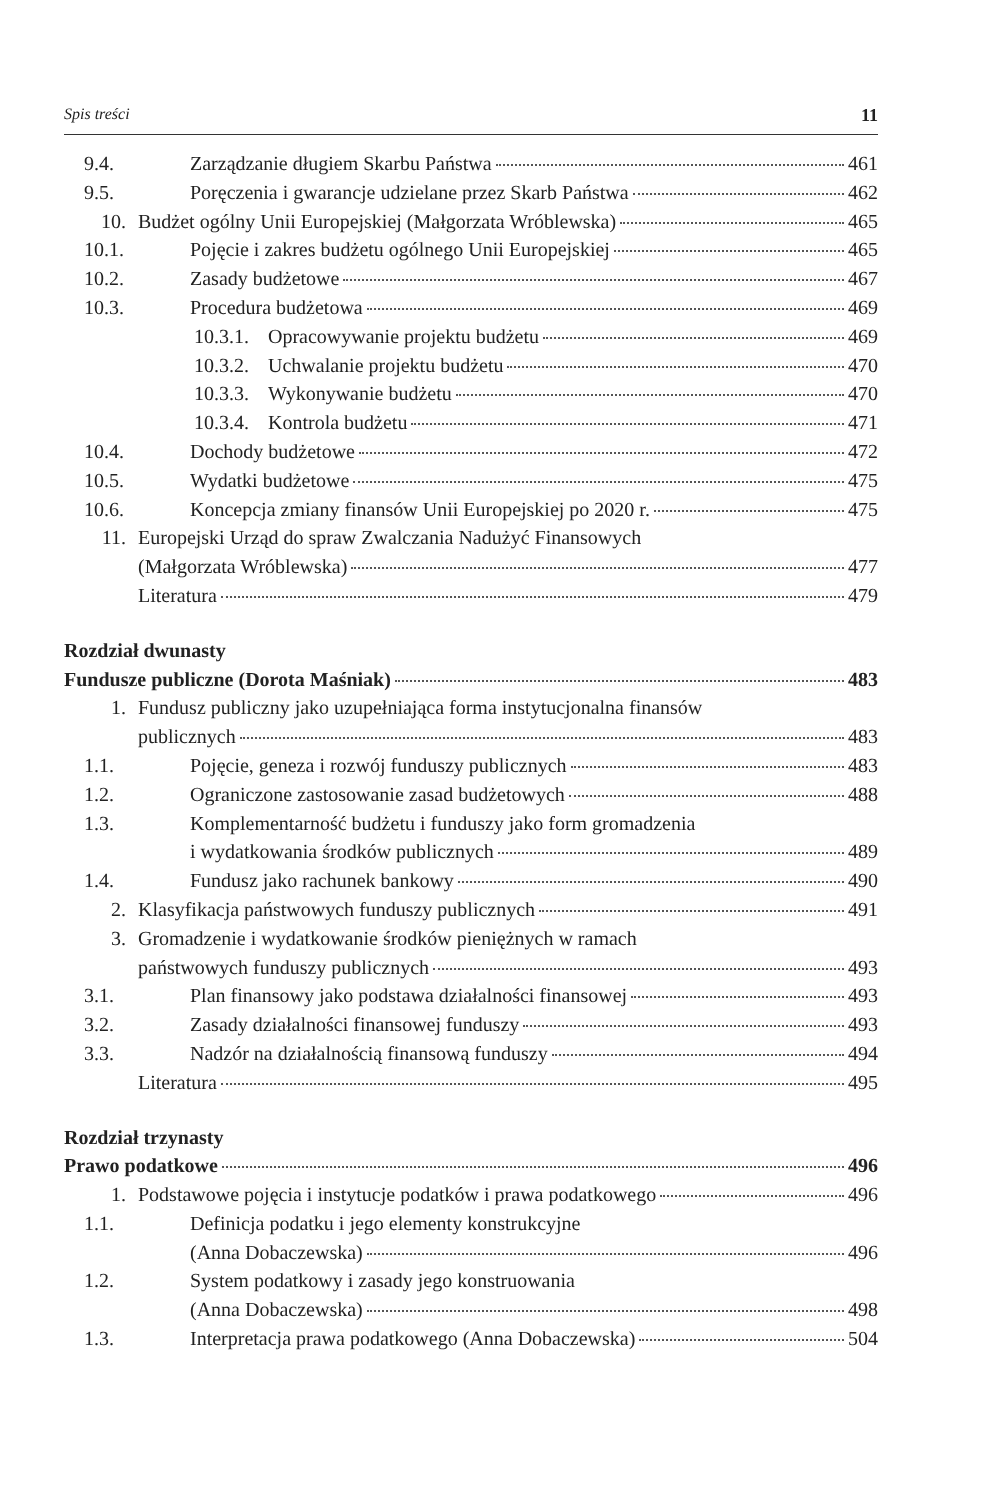Spis treści 11
9.4. Zarządzanie długiem Skarbu Państwa 461
9.5. Poręczenia i gwarancje udzielane przez Skarb Państwa 462
10. Budżet ogólny Unii Europejskiej (Małgorzata Wróblewska) 465
10.1. Pojęcie i zakres budżetu ogólnego Unii Europejskiej 465
10.2. Zasady budżetowe 467
10.3. Procedura budżetowa 469
10.3.1. Opracowywanie projektu budżetu 469
10.3.2. Uchwalanie projektu budżetu 470
10.3.3. Wykonywanie budżetu 470
10.3.4. Kontrola budżetu 471
10.4. Dochody budżetowe 472
10.5. Wydatki budżetowe 475
10.6. Koncepcja zmiany finansów Unii Europejskiej po 2020 r. 475
11. Europejski Urząd do spraw Zwalczania Nadużyć Finansowych
(Małgorzata Wróblewska) 477
Literatura 479
Rozdział dwunasty
Fundusze publiczne (Dorota Maśniak) 483
1. Fundusz publiczny jako uzupełniająca forma instytucjonalna finansów
publicznych 483
1.1. Pojęcie, geneza i rozwój funduszy publicznych 483
1.2. Ograniczone zastosowanie zasad budżetowych 488
1.3. Komplementarność budżetu i funduszy jako form gromadzenia
i wydatkowania środków publicznych 489
1.4. Fundusz jako rachunek bankowy 490
2. Klasyfikacja państwowych funduszy publicznych 491
3. Gromadzenie i wydatkowanie środków pieniężnych w ramach
państwowych funduszy publicznych 493
3.1. Plan finansowy jako podstawa działalności finansowej 493
3.2. Zasady działalności finansowej funduszy 493
3.3. Nadzór na działalnością finansową funduszy 494
Literatura 495
Rozdział trzynasty
Prawo podatkowe 496
1. Podstawowe pojęcia i instytucje podatków i prawa podatkowego 496
1.1. Definicja podatku i jego elementy konstrukcyjne
(Anna Dobaczewska) 496
1.2. System podatkowy i zasady jego konstruowania
(Anna Dobaczewska) 498
1.3. Interpretacja prawa podatkowego (Anna Dobaczewska) 504